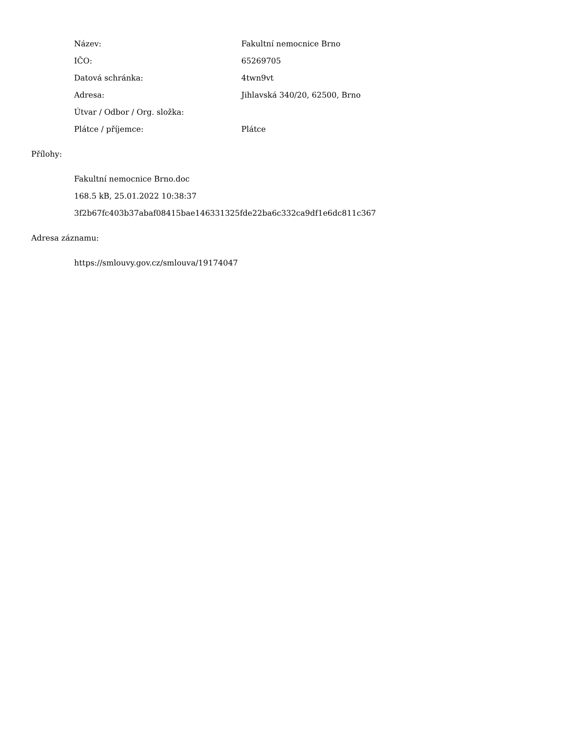| Název: | Fakultní nemocnice Brno |
| IČO: | 65269705 |
| Datová schránka: | 4twn9vt |
| Adresa: | Jihlavská 340/20, 62500, Brno |
| Útvar / Odbor / Org. složka: | |
| Plátce / příjemce: | Plátce |
Přílohy:
Fakultní nemocnice Brno.doc
168.5 kB, 25.01.2022 10:38:37
3f2b67fc403b37abaf08415bae146331325fde22ba6c332ca9df1e6dc811c367
Adresa záznamu:
https://smlouvy.gov.cz/smlouva/19174047